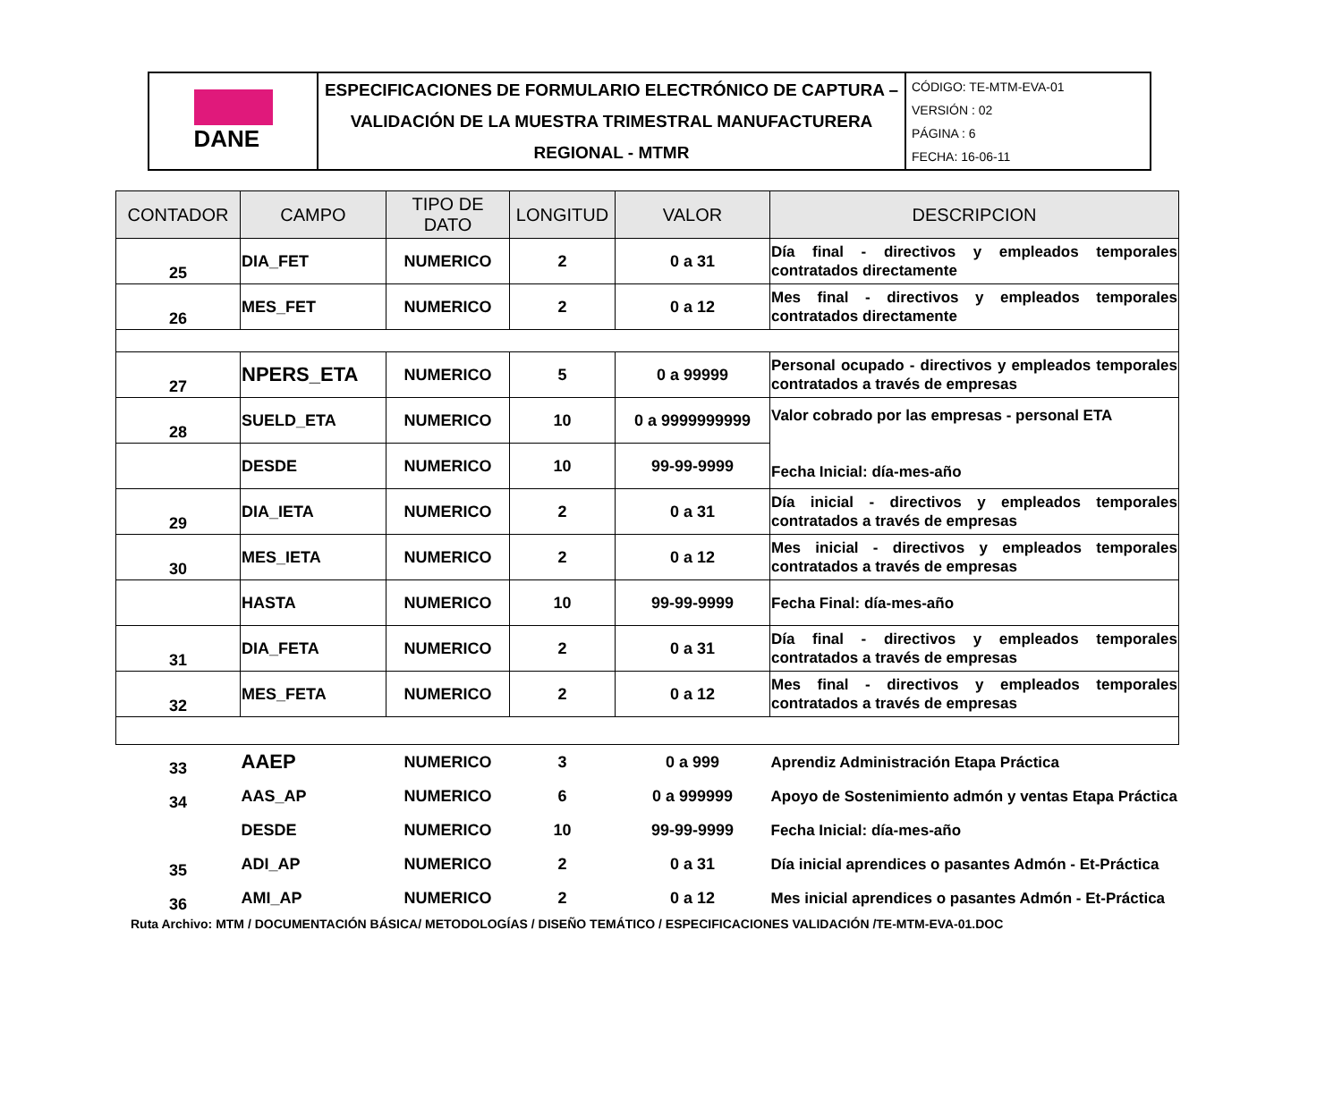| DANE | ESPECIFICACIONES DE FORMULARIO ELECTRÓNICO DE CAPTURA – VALIDACIÓN DE LA MUESTRA TRIMESTRAL MANUFACTURERA REGIONAL - MTMR | CÓDIGO: TE-MTM-EVA-01 VERSIÓN : 02 PÁGINA : 6 FECHA: 16-06-11 |
| CONTADOR | CAMPO | TIPO DE DATO | LONGITUD | VALOR | DESCRIPCION |
| --- | --- | --- | --- | --- | --- |
| 25 | DIA_FET | NUMERICO | 2 | 0 a 31 | Día final - directivos y empleados temporales contratados directamente |
| 26 | MES_FET | NUMERICO | 2 | 0 a 12 | Mes final - directivos y empleados temporales contratados directamente |
| 27 | NPERS_ETA | NUMERICO | 5 | 0 a 99999 | Personal ocupado - directivos y empleados temporales contratados a través de empresas |
| 28 | SUELD_ETA | NUMERICO | 10 | 0 a 9999999999 | Valor cobrado por las empresas - personal ETA Fecha Inicial: día-mes-año |
| | DESDE | NUMERICO | 10 | 99-99-9999 | |
| 29 | DIA_IETA | NUMERICO | 2 | 0 a 31 | Día inicial - directivos y empleados temporales contratados a través de empresas |
| 30 | MES_IETA | NUMERICO | 2 | 0 a 12 | Mes inicial - directivos y empleados temporales contratados a través de empresas |
| | HASTA | NUMERICO | 10 | 99-99-9999 | Fecha Final: día-mes-año |
| 31 | DIA_FETA | NUMERICO | 2 | 0 a 31 | Día final - directivos y empleados temporales contratados a través de empresas |
| 32 | MES_FETA | NUMERICO | 2 | 0 a 12 | Mes final - directivos y empleados temporales contratados a través de empresas |
| 33 | AAEP | NUMERICO | 3 | 0 a 999 | Aprendiz Administración Etapa Práctica |
| 34 | AAS_AP | NUMERICO | 6 | 0 a 999999 | Apoyo de Sostenimiento admón y ventas Etapa Práctica |
| | DESDE | NUMERICO | 10 | 99-99-9999 | Fecha Inicial: día-mes-año |
| 35 | ADI_AP | NUMERICO | 2 | 0 a 31 | Día inicial aprendices o pasantes Admón - Et-Práctica |
| 36 | AMI_AP | NUMERICO | 2 | 0 a 12 | Mes inicial aprendices o pasantes Admón - Et-Práctica |
Ruta Archivo: MTM / DOCUMENTACIÓN BÁSICA/ METODOLOGÍAS / DISEÑO TEMÁTICO / ESPECIFICACIONES VALIDACIÓN /TE-MTM-EVA-01.DOC